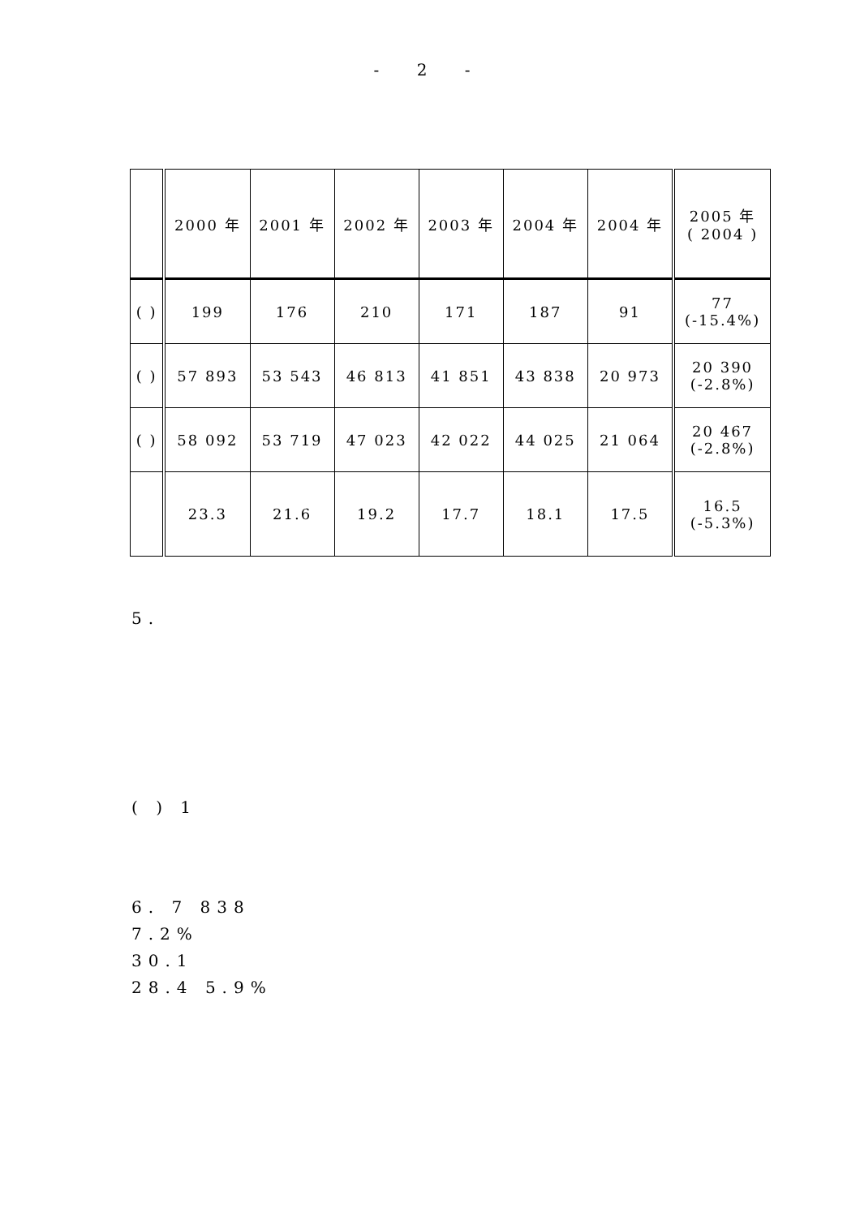- 2 -
　　　　　　　　　　　　　　　　　　　　　　
| | 2000 年 | 2001 年 | 2002 年 | 2003 年 | 2004 年 | 2004 年 | 2005 年 ( 2004 ) |
| --- | --- | --- | --- | --- | --- | --- | --- |
| ( ) | 199 | 176 | 210 | 171 | 187 | 91 | 77 (-15.4%) |
| ( ) | 57 893 | 53 543 | 46 813 | 41 851 | 43 838 | 20 973 | 20 390 (-2.8%) |
| ( ) | 58 092 | 53 719 | 47 023 | 42 022 | 44 025 | 21 064 | 20 467 (-2.8%) |
| | 23.3 | 21.6 | 19.2 | 17.7 | 18.1 | 17.5 | 16.5 (-5.3%) |
5.
( ) 1
6. 7 838
7.2%
30.1
28.4 5.9%